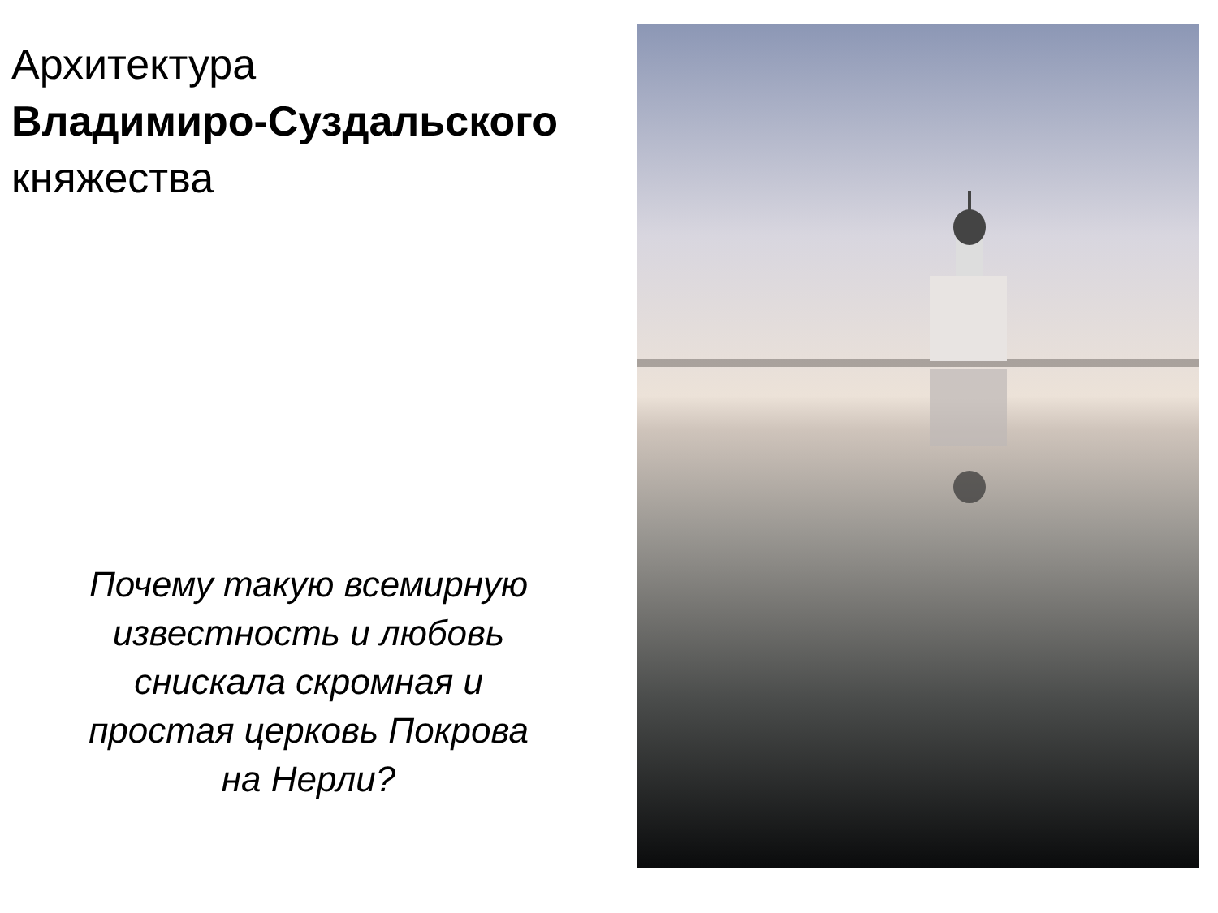Архитектура
Владимиро-Суздальского
княжества
Почему такую всемирную известность и любовь снискала скромная и простая церковь Покрова на Нерли?